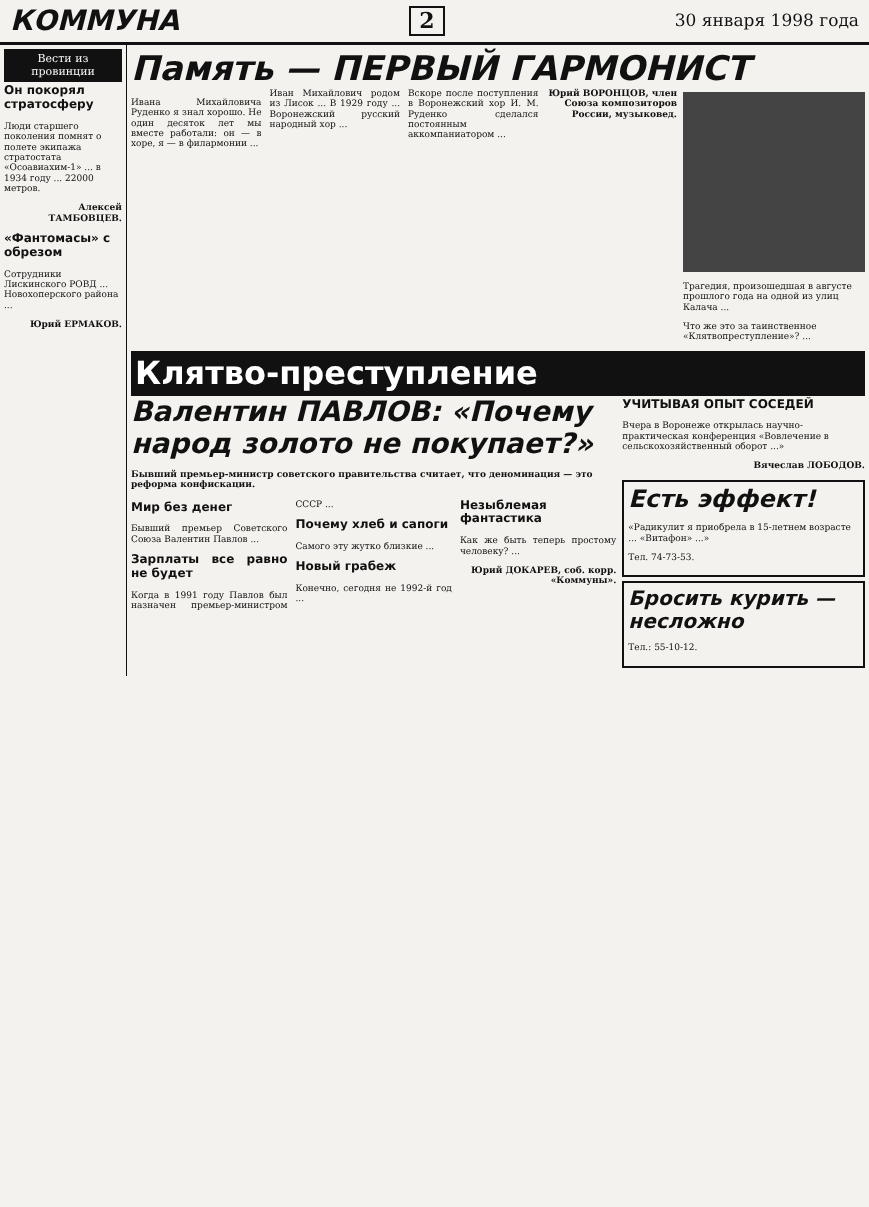КОММУНА 2 30 января 1998 года
Вести из провинции
Он покорял стратосферу
Люди старшего поколения помнят о полете экипажа стратостата «Осоавиахим-1» ... в 1934 году ... 22000 метров.
Алексей ТАМБОВЦЕВ.
«Фантомасы» с обрезом
Сотрудники Лискинского РОВД ... Новохоперского района ...
Юрий ЕРМАКОВ.
Память — ПЕРВЫЙ ГАРМОНИСТ
Ивана Михайловича Руденко я знал хорошо. Не один десяток лет мы вместе работали: он — в хоре, я — в филармонии ...
Иван Михайлович родом из Лисок ... В 1929 году ... Воронежский русский народный хор ...
Вскоре после поступления в Воронежский хор И. М. Руденко сделался постоянным аккомпаниатором ...
Юрий ВОРОНЦОВ, член Союза композиторов России, музыковед.
Трагедия, произошедшая в августе прошлого года на одной из улиц Калача ...
Что же это за таинственное «Клятвопреступление»? ...
Клятво-преступление
Валентин ПАВЛОВ: «Почему народ золото не покупает?»
Бывший премьер-министр советского правительства считает, что деноминация — это реформа конфискации.
Мир без денег
Бывший премьер Советского Союза Валентин Павлов ...
Зарплаты все равно не будет
Когда в 1991 году Павлов был назначен премьер-министром СССР ...
Почему хлеб и сапоги
Самого эту жутко близкие ...
Новый грабеж
Конечно, сегодня не 1992-й год ...
Незыблемая фантастика
Как же быть теперь простому человеку? ...
Юрий ДОКАРЕВ, соб. корр. «Коммуны».
УЧИТЫВАЯ ОПЫТ СОСЕДЕЙ
Вчера в Воронеже открылась научно-практическая конференция «Вовлечение в сельскохозяйственный оборот ...»
Вячеслав ЛОБОДОВ.
Есть эффект!
«Радикулит я приобрела в 15-летнем возрасте ... «Витафон» ...»
Тел. 74-73-53.
Бросить курить — несложно
Тел.: 55-10-12.